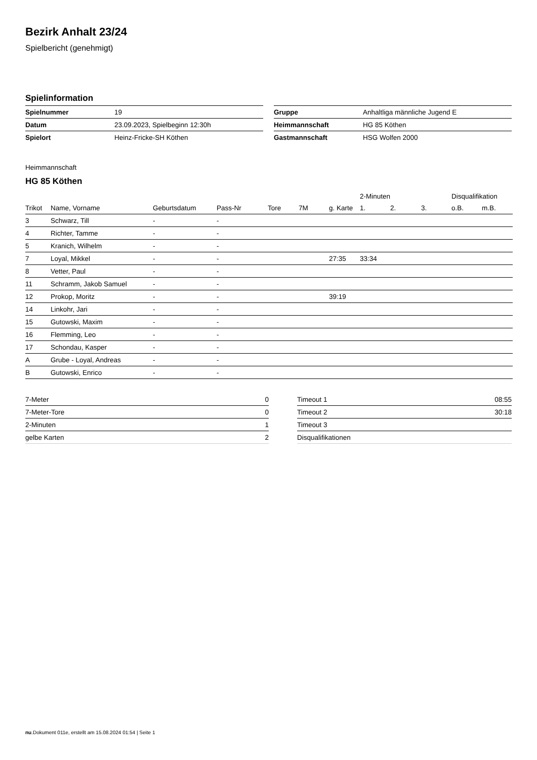Bezirk Anhalt 23/24
Spielbericht (genehmigt)
Spielinformation
| Spielnummer | 19 |
| Datum | 23.09.2023, Spielbeginn 12:30h |
| Spielort | Heinz-Fricke-SH Köthen |
| Gruppe | Anhaltliga männliche Jugend E |
| Heimmannschaft | HG 85 Köthen |
| Gastmannschaft | HSG Wolfen 2000 |
Heimmannschaft
HG 85 Köthen
| | | | | | | | 2-Minuten | | | Disqualifikation | |
| --- | --- | --- | --- | --- | --- | --- | --- | --- | --- | --- | --- |
| Trikot | Name, Vorname | Geburtsdatum | Pass-Nr | Tore | 7M | g. Karte | 1. | 2. | 3. | o.B. | m.B. |
| 3 | Schwarz, Till | - | - | | | | | | | | |
| 4 | Richter, Tamme | - | - | | | | | | | | |
| 5 | Kranich, Wilhelm | - | - | | | | | | | | |
| 7 | Loyal, Mikkel | - | - | | | 27:35 | 33:34 | | | | |
| 8 | Vetter, Paul | - | - | | | | | | | | |
| 11 | Schramm, Jakob Samuel | - | - | | | | | | | | |
| 12 | Prokop, Moritz | - | - | | | 39:19 | | | | | |
| 14 | Linkohr, Jari | - | - | | | | | | | | |
| 15 | Gutowski, Maxim | - | - | | | | | | | | |
| 16 | Flemming, Leo | - | - | | | | | | | | |
| 17 | Schondau, Kasper | - | - | | | | | | | | |
| A | Grube - Loyal, Andreas | - | - | | | | | | | | |
| B | Gutowski, Enrico | - | - | | | | | | | | |
| 7-Meter | 0 |
| 7-Meter-Tore | 0 |
| 2-Minuten | 1 |
| gelbe Karten | 2 |
| Timeout 1 | 08:55 |
| Timeout 2 | 30:18 |
| Timeout 3 | |
| Disqualifikationen | |
nu.Dokument 011e, erstellt am 15.08.2024 01:54 | Seite 1